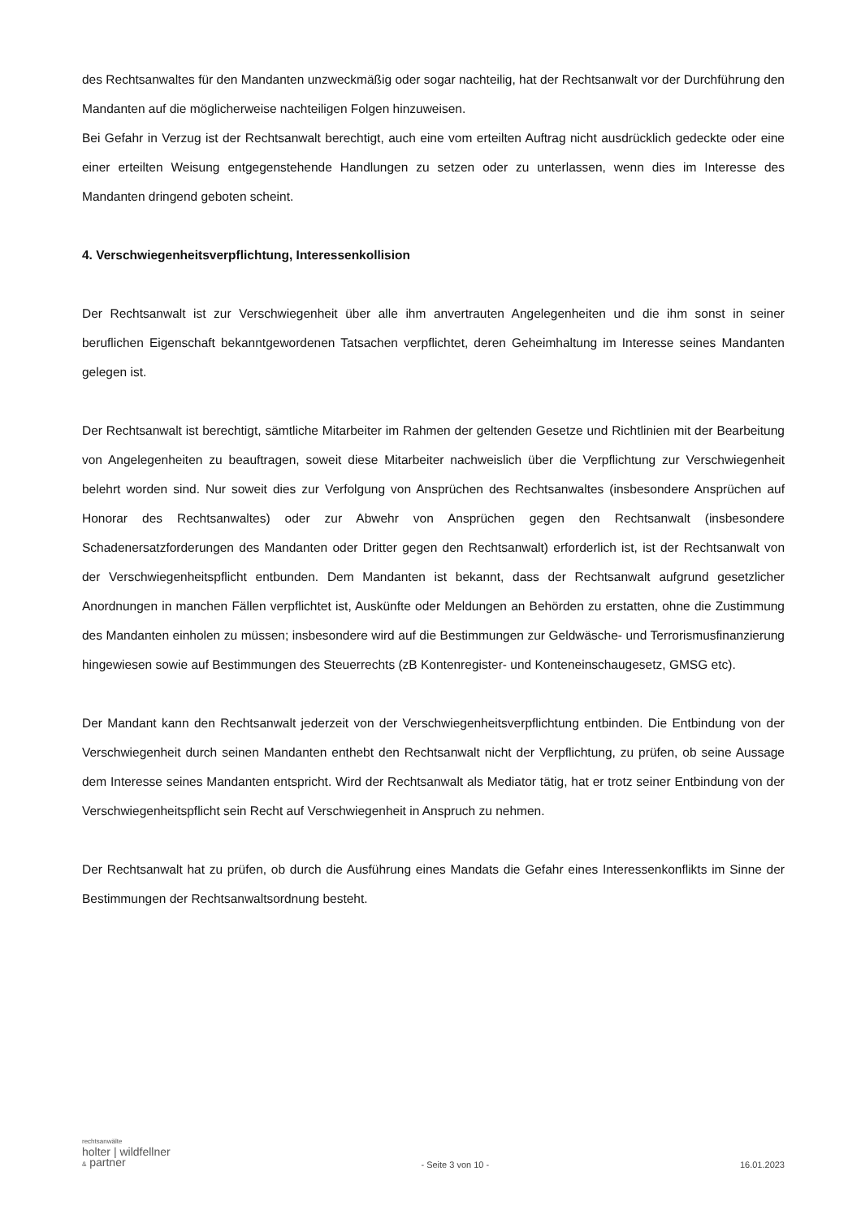des Rechtsanwaltes für den Mandanten unzweckmäßig oder sogar nachteilig, hat der Rechtsanwalt vor der Durchführung den Mandanten auf die möglicherweise nachteiligen Folgen hinzuweisen.
Bei Gefahr in Verzug ist der Rechtsanwalt berechtigt, auch eine vom erteilten Auftrag nicht ausdrücklich gedeckte oder eine einer erteilten Weisung entgegenstehende Handlungen zu setzen oder zu unterlassen, wenn dies im Interesse des Mandanten dringend geboten scheint.
4. Verschwiegenheitsverpflichtung, Interessenkollision
Der Rechtsanwalt ist zur Verschwiegenheit über alle ihm anvertrauten Angelegenheiten und die ihm sonst in seiner beruflichen Eigenschaft bekanntgewordenen Tatsachen verpflichtet, deren Geheimhaltung im Interesse seines Mandanten gelegen ist.
Der Rechtsanwalt ist berechtigt, sämtliche Mitarbeiter im Rahmen der geltenden Gesetze und Richtlinien mit der Bearbeitung von Angelegenheiten zu beauftragen, soweit diese Mitarbeiter nachweislich über die Verpflichtung zur Verschwiegenheit belehrt worden sind. Nur soweit dies zur Verfolgung von Ansprüchen des Rechtsanwaltes (insbesondere Ansprüchen auf Honorar des Rechtsanwaltes) oder zur Abwehr von Ansprüchen gegen den Rechtsanwalt (insbesondere Schadenersatzforderungen des Mandanten oder Dritter gegen den Rechtsanwalt) erforderlich ist, ist der Rechtsanwalt von der Verschwiegenheitspflicht entbunden. Dem Mandanten ist bekannt, dass der Rechtsanwalt aufgrund gesetzlicher Anordnungen in manchen Fällen verpflichtet ist, Auskünfte oder Meldungen an Behörden zu erstatten, ohne die Zustimmung des Mandanten einholen zu müssen; insbesondere wird auf die Bestimmungen zur Geldwäsche- und Terrorismusfinanzierung hingewiesen sowie auf Bestimmungen des Steuerrechts (zB Kontenregister- und Konteneinschaugesetz, GMSG etc).
Der Mandant kann den Rechtsanwalt jederzeit von der Verschwiegenheitsverpflichtung entbinden. Die Entbindung von der Verschwiegenheit durch seinen Mandanten enthebt den Rechtsanwalt nicht der Verpflichtung, zu prüfen, ob seine Aussage dem Interesse seines Mandanten entspricht. Wird der Rechtsanwalt als Mediator tätig, hat er trotz seiner Entbindung von der Verschwiegenheitspflicht sein Recht auf Verschwiegenheit in Anspruch zu nehmen.
Der Rechtsanwalt hat zu prüfen, ob durch die Ausführung eines Mandats die Gefahr eines Interessenkonflikts im Sinne der Bestimmungen der Rechtsanwaltsordnung besteht.
rechtsanwälte
holter | wildfellner
& partner
- Seite 3 von 10 -
16.01.2023